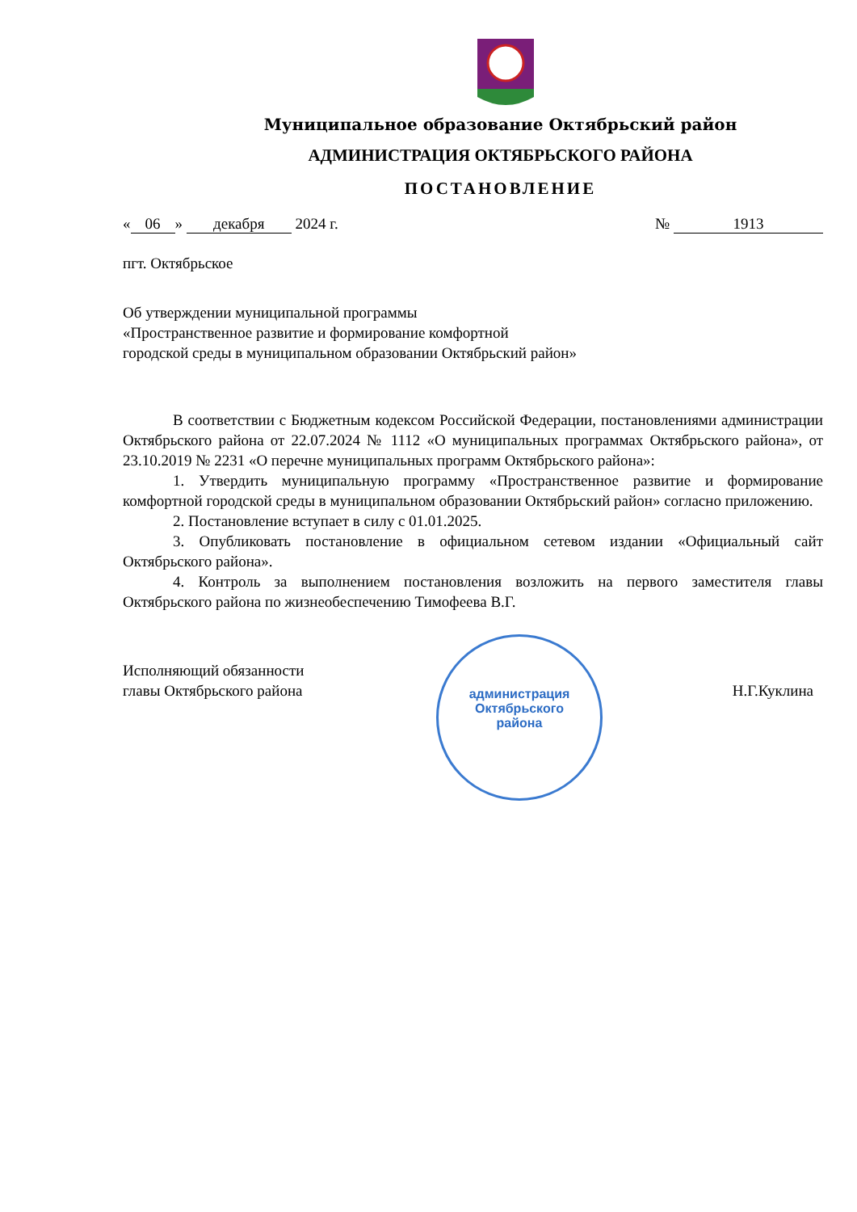Муниципальное образование Октябрьский район
АДМИНИСТРАЦИЯ ОКТЯБРЬСКОГО РАЙОНА
ПОСТАНОВЛЕНИЕ
« 06 » декабря 2024 г. № 1913
пгт. Октябрьское
Об утверждении муниципальной программы
«Пространственное развитие и формирование комфортной
городской среды в муниципальном образовании Октябрьский район»
В соответствии с Бюджетным кодексом Российской Федерации, постановлениями администрации Октябрьского района от 22.07.2024 № 1112 «О муниципальных программах Октябрьского района», от 23.10.2019 № 2231 «О перечне муниципальных программ Октябрьского района»:
1. Утвердить муниципальную программу «Пространственное развитие и формирование комфортной городской среды в муниципальном образовании Октябрьский район» согласно приложению.
2. Постановление вступает в силу с 01.01.2025.
3. Опубликовать постановление в официальном сетевом издании «Официальный сайт Октябрьского района».
4. Контроль за выполнением постановления возложить на первого заместителя главы Октябрьского района по жизнеобеспечению Тимофеева В.Г.
Исполняющий обязанности
главы Октябрьского района Н.Г.Куклина
администрация
Октябрьского
района